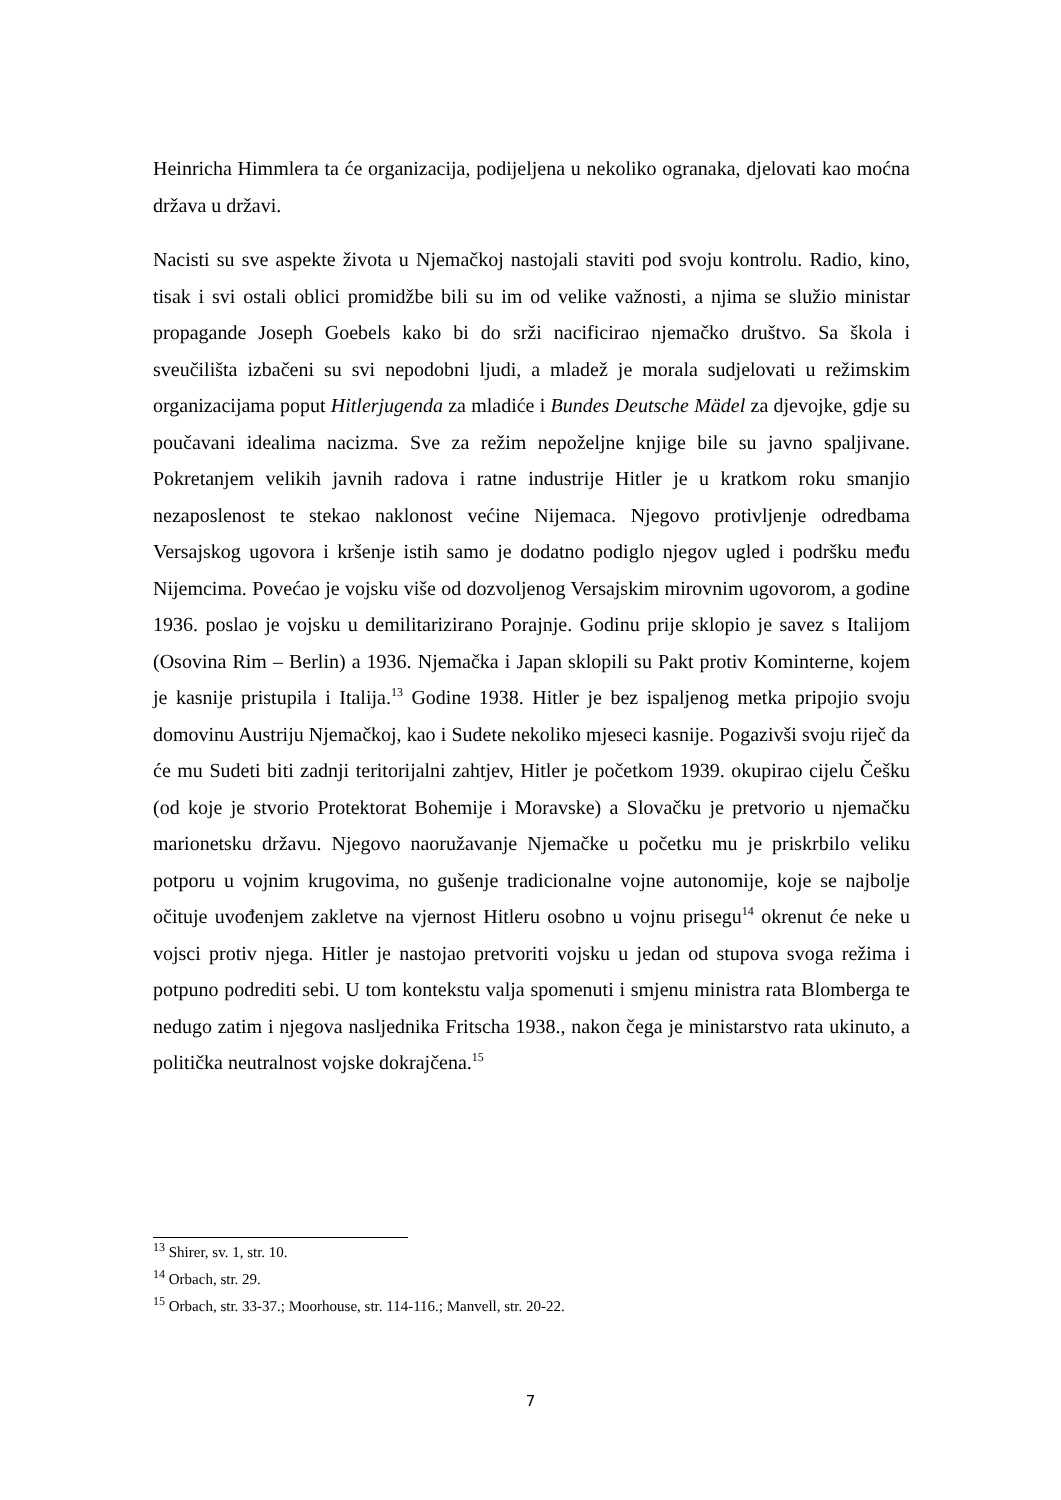Heinricha Himmlera ta će organizacija, podijeljena u nekoliko ogranaka, djelovati kao moćna država u državi.
Nacisti su sve aspekte života u Njemačkoj nastojali staviti pod svoju kontrolu. Radio, kino, tisak i svi ostali oblici promidžbe bili su im od velike važnosti, a njima se služio ministar propagande Joseph Goebels kako bi do srži nacificirao njemačko društvo. Sa škola i sveučilišta izbačeni su svi nepodobni ljudi, a mladež je morala sudjelovati u režimskim organizacijama poput Hitlerjugenda za mladiće i Bundes Deutsche Mädel za djevojke, gdje su poučavani idealima nacizma. Sve za režim nepoželjne knjige bile su javno spaljivane. Pokretanjem velikih javnih radova i ratne industrije Hitler je u kratkom roku smanjio nezaposlenost te stekao naklonost većine Nijemaca. Njegovo protivljenje odredbama Versajskog ugovora i kršenje istih samo je dodatno podiglo njegov ugled i podršku među Nijemcima. Povećao je vojsku više od dozvoljenog Versajskim mirovnim ugovorom, a godine 1936. poslao je vojsku u demilitarizirano Porajnje. Godinu prije sklopio je savez s Italijom (Osovina Rim – Berlin) a 1936. Njemačka i Japan sklopili su Pakt protiv Kominterne, kojem je kasnije pristupila i Italija.<sup>13</sup> Godine 1938. Hitler je bez ispaljenog metka pripojio svoju domovinu Austriju Njemačkoj, kao i Sudete nekoliko mjeseci kasnije. Pogazivši svoju riječ da će mu Sudeti biti zadnji teritorijalni zahtjev, Hitler je početkom 1939. okupirao cijelu Češku (od koje je stvorio Protektorat Bohemije i Moravske) a Slovačku je pretvorio u njemačku marionetsku državu. Njegovo naoružavanje Njemačke u početku mu je priskrbilo veliku potporu u vojnim krugovima, no gušenje tradicionalne vojne autonomije, koje se najbolje očituje uvođenjem zakletve na vjernost Hitleru osobno u vojnu prisegu<sup>14</sup> okrenut će neke u vojsci protiv njega. Hitler je nastojao pretvoriti vojsku u jedan od stupova svoga režima i potpuno podrediti sebi. U tom kontekstu valja spomenuti i smjenu ministra rata Blomberga te nedugo zatim i njegova nasljednika Fritscha 1938., nakon čega je ministarstvo rata ukinuto, a politička neutralnost vojske dokrajčena.<sup>15</sup>
<sup>13</sup> Shirer, sv. 1, str. 10.
<sup>14</sup> Orbach, str. 29.
<sup>15</sup> Orbach, str. 33-37.; Moorhouse, str. 114-116.; Manvell, str. 20-22.
7